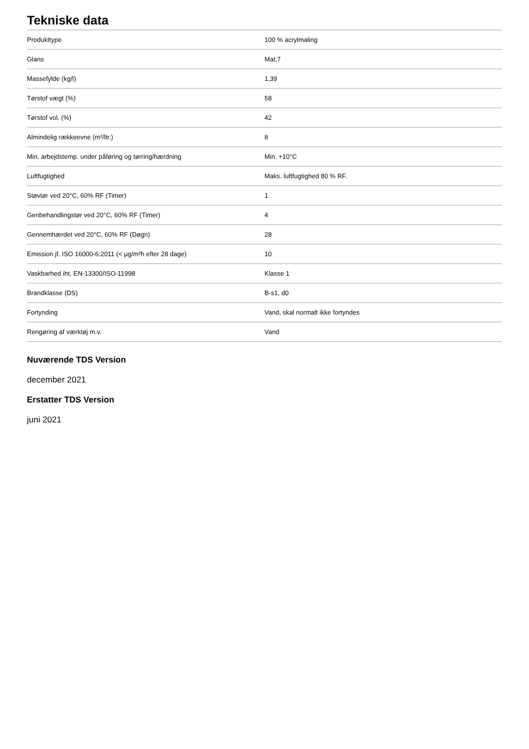Tekniske data
| Produkttype | 100 % acrylmaling |
| Glans | Mat;7 |
| Massefylde (kg/l) | 1,39 |
| Tørstof vægt (%) | 58 |
| Tørstof vol. (%) | 42 |
| Almindelig rækkeevne (m²/ltr.) | 8 |
| Min. arbejdstemp. under påføring og tørring/hærdning | Min. +10°C |
| Luftfugtighed | Maks. luftfugtighed 80 % RF. |
| Støvtør ved 20°C, 60% RF (Timer) | 1 |
| Genbehandlingstør ved 20°C, 60% RF (Timer) | 4 |
| Gennemhærdet ved 20°C, 60% RF (Døgn) | 28 |
| Emission jf. ISO 16000-6:2011 (< µg/m²h efter 28 dage) | 10 |
| Vaskbarhed iht. EN-13300/ISO-11998 | Klasse 1 |
| Brandklasse (DS) | B-s1, d0 |
| Fortynding | Vand, skal normalt ikke fortyndes |
| Rengøring af værktøj m.v. | Vand |
Nuværende TDS Version
december 2021
Erstatter TDS Version
juni 2021